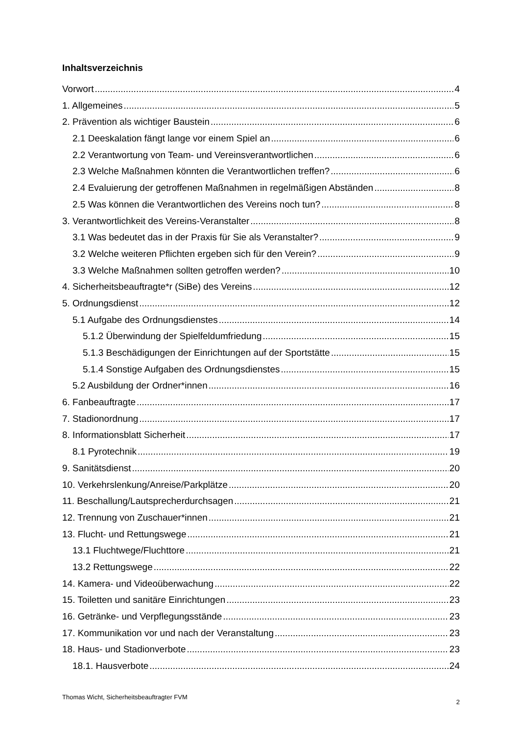Inhaltsverzeichnis
Vorwort 4
1. Allgemeines 5
2. Prävention als wichtiger Baustein 6
2.1 Deeskalation fängt lange vor einem Spiel an 6
2.2 Verantwortung von Team- und Vereinsverantwortlichen 6
2.3 Welche Maßnahmen könnten die Verantwortlichen treffen? 6
2.4 Evaluierung der getroffenen Maßnahmen in regelmäßigen Abständen 8
2.5 Was können die Verantwortlichen des Vereins noch tun? 8
3. Verantwortlichkeit des Vereins-Veranstalter 8
3.1 Was bedeutet das in der Praxis für Sie als Veranstalter? 9
3.2 Welche weiteren Pflichten ergeben sich für den Verein? 9
3.3 Welche Maßnahmen sollten getroffen werden? 10
4. Sicherheitsbeauftragte*r (SiBe) des Vereins 12
5. Ordnungsdienst 12
5.1 Aufgabe des Ordnungsdienstes 14
5.1.2 Überwindung der Spielfeldumfriedung 15
5.1.3 Beschädigungen der Einrichtungen auf der Sportstätte 15
5.1.4 Sonstige Aufgaben des Ordnungsdienstes 15
5.2 Ausbildung der Ordner*innen 16
6. Fanbeauftragte 17
7. Stadionordnung 17
8. Informationsblatt Sicherheit 17
8.1 Pyrotechnik 19
9. Sanitätsdienst 20
10. Verkehrslenkung/Anreise/Parkplätze 20
11. Beschallung/Lautsprecherdurchsagen 21
12. Trennung von Zuschauer*innen 21
13. Flucht- und Rettungswege 21
13.1 Fluchtwege/Fluchttore 21
13.2 Rettungswege 22
14. Kamera- und Videoüberwachung 22
15. Toiletten und sanitäre Einrichtungen 23
16. Getränke- und Verpflegungsstände 23
17. Kommunikation vor und nach der Veranstaltung 23
18. Haus- und Stadionverbote 23
18.1. Hausverbote 24
Thomas Wicht, Sicherheitsbeauftragter FVM 2